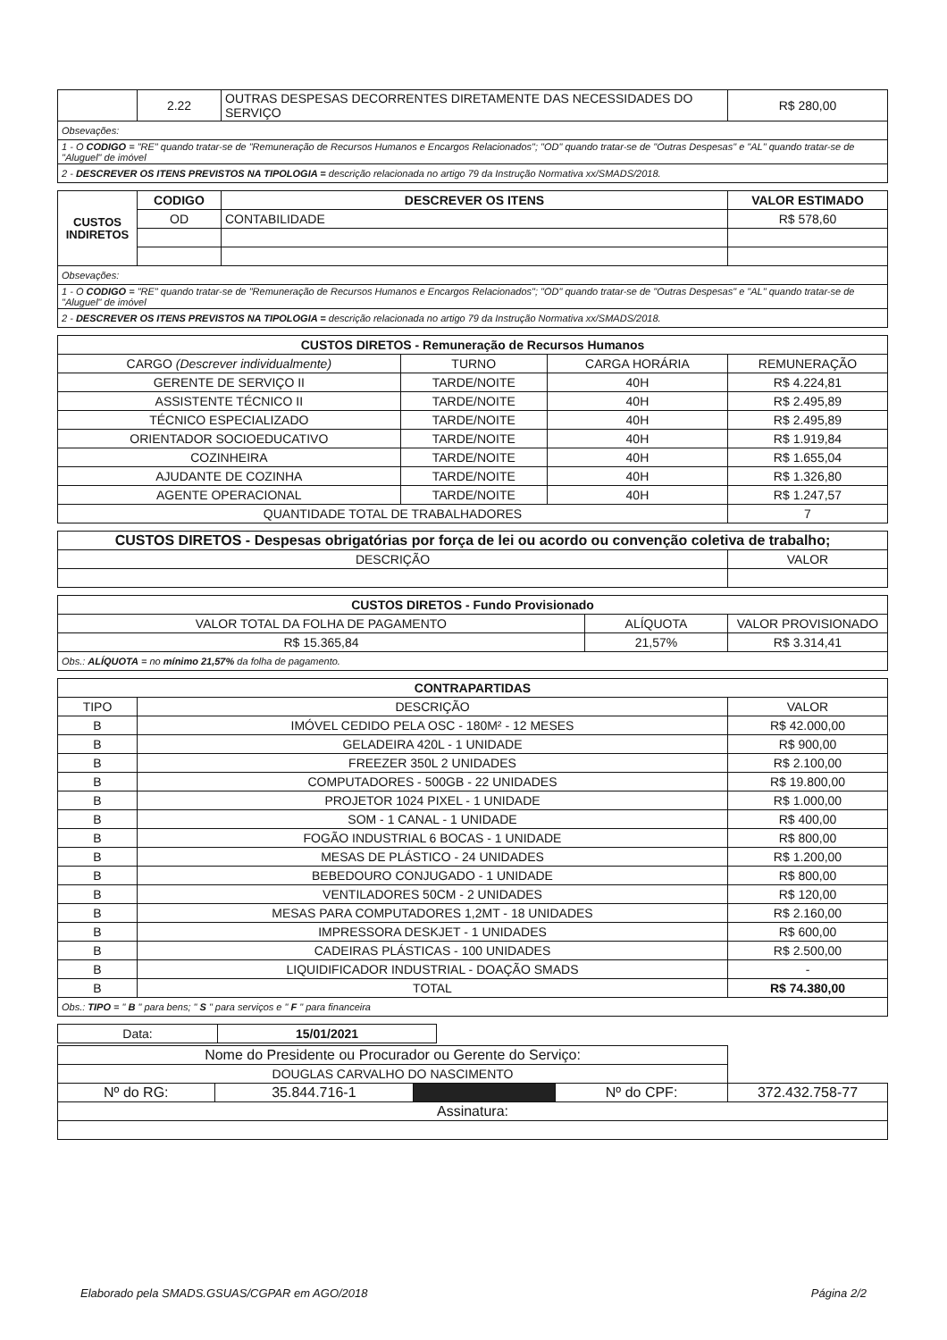| | 2.22 | OUTRAS DESPESAS DECORRENTES DIRETAMENTE DAS NECESSIDADES DO SERVIÇO | R$ 280,00 |
| Obsevações: | | | |
| 1 - O CODIGO = "RE" quando tratar-se de "Remuneração de Recursos Humanos e Encargos Relacionados"; "OD" quando tratar-se de "Outras Despesas" e "AL" quando tratar-se de "Aluguel" de imóvel | | | |
| 2 - DESCREVER OS ITENS PREVISTOS NA TIPOLOGIA = descrição relacionada no artigo 79 da Instrução Normativa xx/SMADS/2018. | | | |
| CUSTOS INDIRETOS | CODIGO | DESCREVER OS ITENS | VALOR ESTIMADO |
| | OD | CONTABILIDADE | R$ 578,60 |
| Obsevações: | | | |
| 1 - O CODIGO = "RE" quando tratar-se de "Remuneração de Recursos Humanos e Encargos Relacionados"; "OD" quando tratar-se de "Outras Despesas" e "AL" quando tratar-se de "Aluguel" de imóvel | | | |
| 2 - DESCREVER OS ITENS PREVISTOS NA TIPOLOGIA = descrição relacionada no artigo 79 da Instrução Normativa xx/SMADS/2018. | | | |
| CUSTOS DIRETOS - Remuneração de Recursos Humanos | | | |
| --- | --- | --- | --- |
| CARGO (Descrever individualmente) | TURNO | CARGA HORÁRIA | REMUNERAÇÃO |
| GERENTE DE SERVIÇO II | TARDE/NOITE | 40H | R$ 4.224,81 |
| ASSISTENTE TÉCNICO II | TARDE/NOITE | 40H | R$ 2.495,89 |
| TÉCNICO ESPECIALIZADO | TARDE/NOITE | 40H | R$ 2.495,89 |
| ORIENTADOR SOCIOEDUCATIVO | TARDE/NOITE | 40H | R$ 1.919,84 |
| COZINHEIRA | TARDE/NOITE | 40H | R$ 1.655,04 |
| AJUDANTE DE COZINHA | TARDE/NOITE | 40H | R$ 1.326,80 |
| AGENTE OPERACIONAL | TARDE/NOITE | 40H | R$ 1.247,57 |
| QUANTIDADE TOTAL DE TRABALHADORES | | | 7 |
| CUSTOS DIRETOS - Despesas obrigatórias por força de lei ou acordo ou convenção coletiva de trabalho; | |
| --- | --- |
| DESCRIÇÃO | VALOR |
| CUSTOS DIRETOS - Fundo Provisionado | | |
| --- | --- | --- |
| VALOR TOTAL DA FOLHA DE PAGAMENTO | ALÍQUOTA | VALOR PROVISIONADO |
| R$ 15.365,84 | 21,57% | R$ 3.314,41 |
| Obs.: ALÍQUOTA = no mínimo 21,57% da folha de pagamento. | | |
| CONTRAPARTIDAS | | |
| --- | --- | --- |
| TIPO | DESCRIÇÃO | VALOR |
| B | IMÓVEL CEDIDO PELA OSC - 180M² - 12 MESES | R$ 42.000,00 |
| B | GELADEIRA 420L - 1 UNIDADE | R$ 900,00 |
| B | FREEZER 350L 2 UNIDADES | R$ 2.100,00 |
| B | COMPUTADORES - 500GB - 22 UNIDADES | R$ 19.800,00 |
| B | PROJETOR 1024 PIXEL - 1 UNIDADE | R$ 1.000,00 |
| B | SOM - 1 CANAL - 1 UNIDADE | R$ 400,00 |
| B | FOGÃO INDUSTRIAL 6 BOCAS - 1 UNIDADE | R$ 800,00 |
| B | MESAS DE PLÁSTICO - 24 UNIDADES | R$ 1.200,00 |
| B | BEBEDOURO CONJUGADO - 1 UNIDADE | R$ 800,00 |
| B | VENTILADORES 50CM - 2 UNIDADES | R$ 120,00 |
| B | MESAS PARA COMPUTADORES 1,2MT - 18 UNIDADES | R$ 2.160,00 |
| B | IMPRESSORA DESKJET - 1 UNIDADES | R$ 600,00 |
| B | CADEIRAS PLÁSTICAS - 100 UNIDADES | R$ 2.500,00 |
| B | LIQUIDIFICADOR INDUSTRIAL - DOAÇÃO SMADS | - |
| B | TOTAL | R$ 74.380,00 |
| Obs.: TIPO = " B " para bens; " S " para serviços e " F " para financeira | | |
| Data: | 15/01/2021 |
| Nome do Presidente ou Procurador ou Gerente do Serviço: | | | | |
| DOUGLAS CARVALHO DO NASCIMENTO | | | | |
| Nº do RG: | 35.844.716-1 | | Nº do CPF: | 372.432.758-77 |
| Assinatura: | | | | |
Elaborado pela SMADS.GSUAS/CGPAR em AGO/2018 Página 2/2